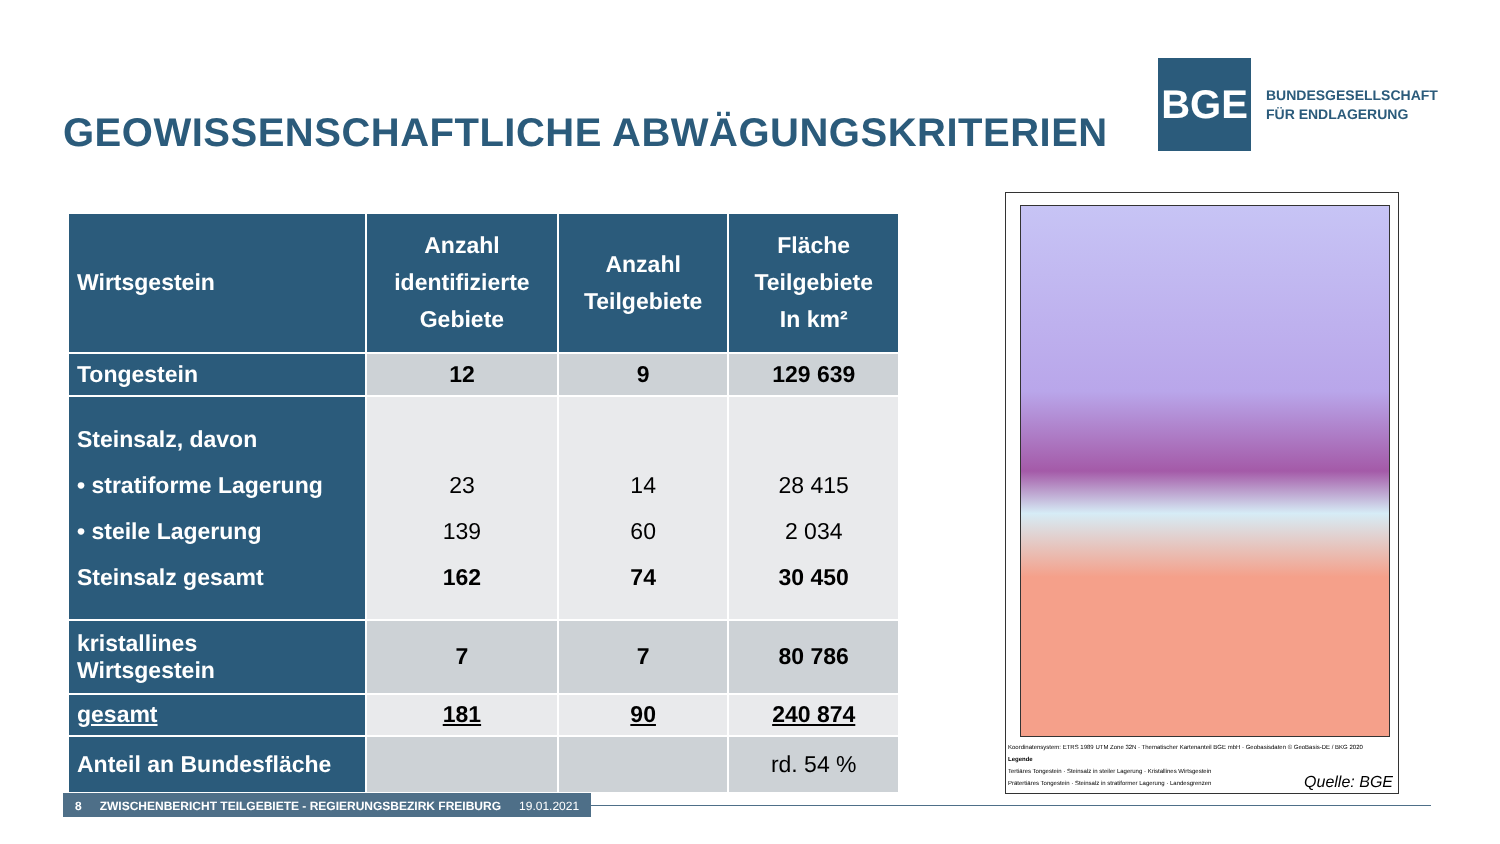GEOWISSENSCHAFTLICHE ABWÄGUNGSKRITERIEN
BGE
BUNDESGESELLSCHAFT
FÜR ENDLAGERUNG
| Wirtsgestein | Anzahl identifizierte Gebiete | Anzahl Teilgebiete | Fläche Teilgebiete In km² |
| --- | --- | --- | --- |
| Tongestein | 12 | 9 | 129 639 |
| Steinsalz, davon • stratiforme Lagerung • steile Lagerung Steinsalz gesamt | 23 139 162 | 14 60 74 | 28 415 2 034 30 450 |
| kristallines Wirtsgestein | 7 | 7 | 80 786 |
| gesamt | 181 | 90 | 240 874 |
| Anteil an Bundesfläche | | | rd. 54 % |
Koordinatensystem: ETRS 1989 UTM Zone 32N · Thematischer Kartenanteil BGE mbH · Geobasisdaten © GeoBasis-DE / BKG 2020
Legende
Tertiäres Tongestein · Steinsalz in steiler Lagerung · Kristallines Wirtsgestein
Prätertiäres Tongestein · Steinsalz in stratiformer Lagerung · Landesgrenzen
Quelle: BGE
8 ZWISCHENBERICHT TEILGEBIETE - REGIERUNGSBEZIRK FREIBURG 19.01.2021